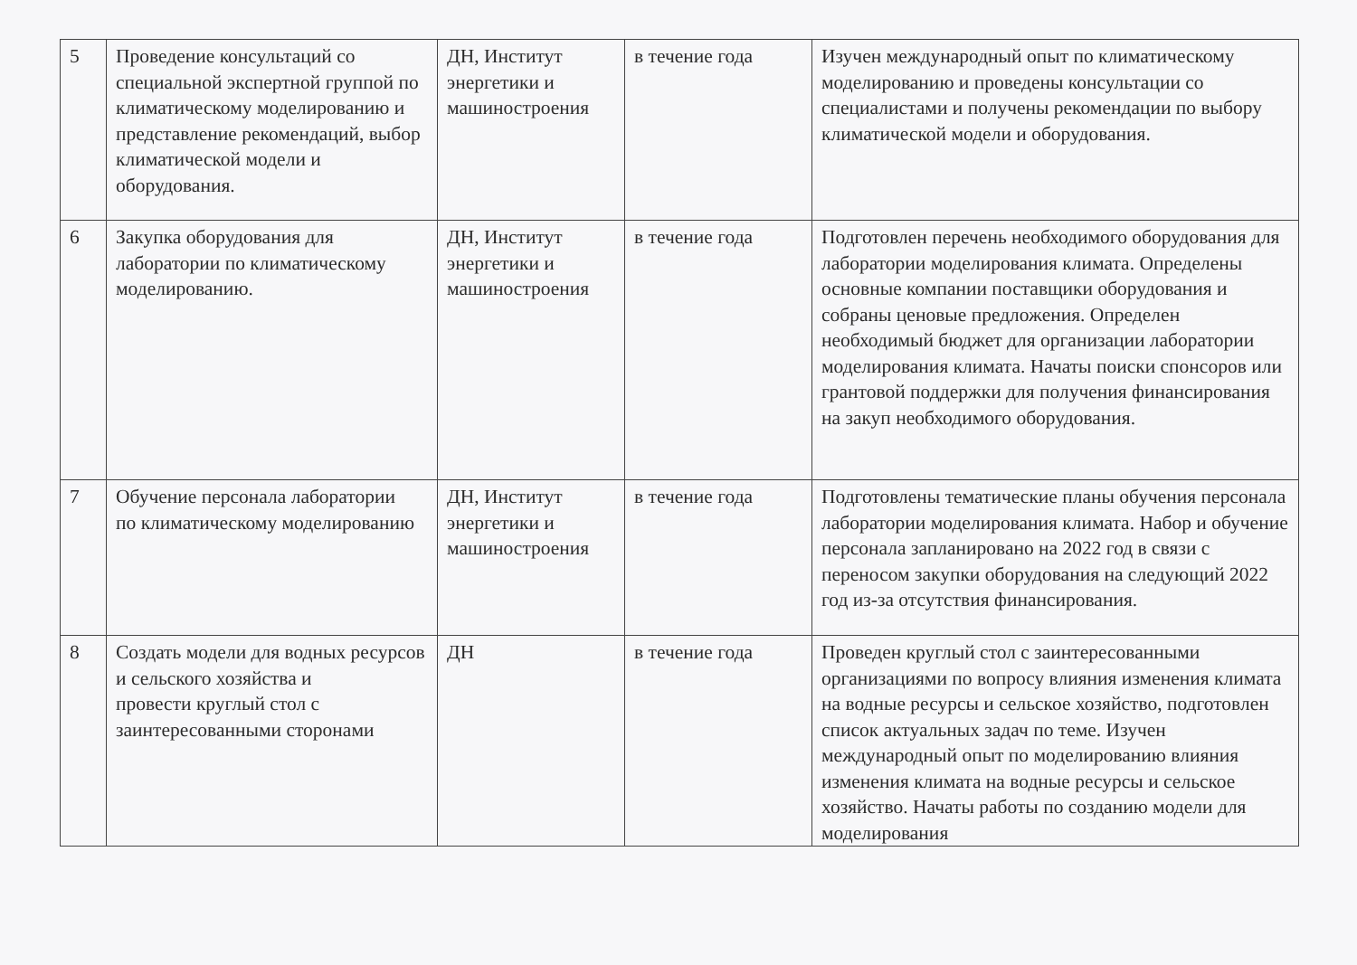| 5 | Проведение консультаций со специальной экспертной группой по климатическому моделированию и представление рекомендаций, выбор климатической модели и оборудования. | ДН, Институт энергетики и машиностроения | в течение года | Изучен международный опыт по климатическому моделированию и проведены консультации со специалистами и получены рекомендации по выбору климатической модели и оборудования. |
| 6 | Закупка оборудования для лаборатории по климатическому моделированию. | ДН, Институт энергетики и машиностроения | в течение года | Подготовлен перечень необходимого оборудования для лаборатории моделирования климата. Определены основные компании поставщики оборудования и собраны ценовые предложения. Определен необходимый бюджет для организации лаборатории моделирования климата. Начаты поиски спонсоров или грантовой поддержки для получения финансирования на закуп необходимого оборудования. |
| 7 | Обучение персонала лаборатории по климатическому моделированию | ДН, Институт энергетики и машиностроения | в течение года | Подготовлены тематические планы обучения персонала лаборатории моделирования климата. Набор и обучение персонала запланировано на 2022 год в связи с переносом закупки оборудования на следующий 2022 год из-за отсутствия финансирования. |
| 8 | Создать модели для водных ресурсов и сельского хозяйства и провести круглый стол с заинтересованными сторонами | ДН | в течение года | Проведен круглый стол с заинтересованными организациями по вопросу влияния изменения климата на водные ресурсы и сельское хозяйство, подготовлен список актуальных задач по теме. Изучен международный опыт по моделированию влияния изменения климата на водные ресурсы и сельское хозяйство. Начаты работы по созданию модели для моделирования |